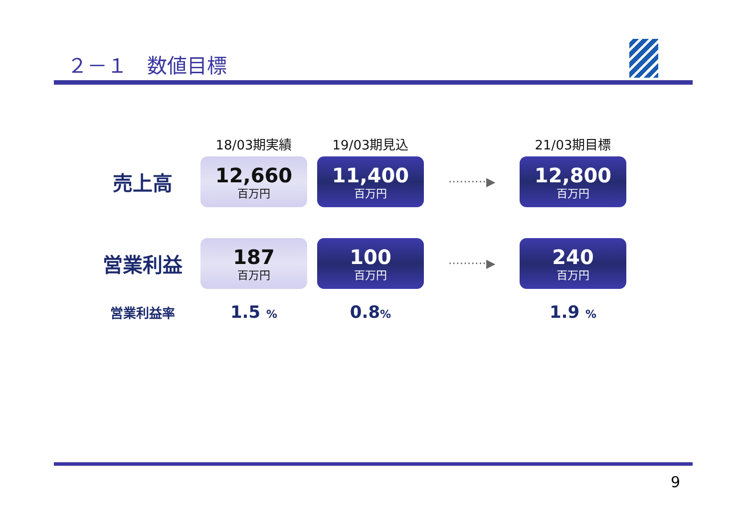２－１　数値目標
| | 18/03期実績 | 19/03期見込 | | 21/03期目標 |
| --- | --- | --- | --- | --- |
| 売上高 | 12,660 百万円 | 11,400 百万円 | ··········▶ | 12,800 百万円 |
| 営業利益 | 187 百万円 | 100 百万円 | ··········▶ | 240 百万円 |
| 営業利益率 | 1.5 % | 0.8 % | | 1.9 % |
9